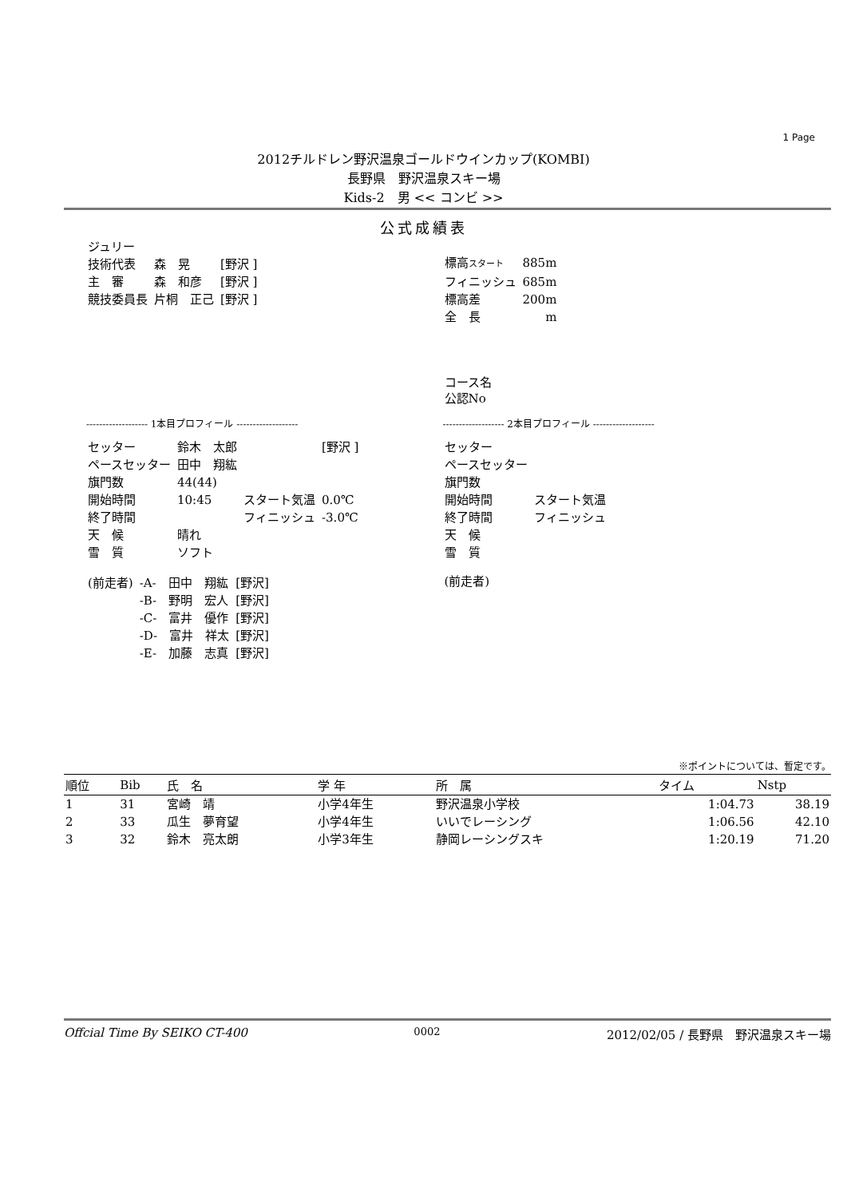1 Page
2012チルドレン野沢温泉ゴールドウインカップ(KOMBI)
長野県　野沢温泉スキー場
Kids-2　男 << コンビ >>
公式成績表
| ジュリー | | |
| 技術代表 | 森 晃 | [野沢 ] |
| 主 審 | 森 和彦 | [野沢 ] |
| 競技委員長 | 片桐 正己 | [野沢 ] |
| 標高 スタート | 885m |
| フィニッシュ | 685m |
| 標高差 | 200m |
| 全 長 | m |
| コース名 公認No | |
------------------- 1本目プロフィール -------------------
| セッター | 鈴木 太郎 | | [野沢 ] |
| ペースセッター | 田中 翔紘 | | |
| 旗門数 | 44(44) | | |
| 開始時間 | 10:45 | スタート気温 | 0.0℃ |
| 終了時間 | | フィニッシュ | -3.0℃ |
| 天 候 | 晴れ | | |
| 雪 質 | ソフト | | |
| (前走者) | -A- 田中 翔紘 | [野沢] |
| | -B- 野明 宏人 | [野沢] |
| | -C- 富井 優作 | [野沢] |
| | -D- 富井 祥太 | [野沢] |
| | -E- 加藤 志真 | [野沢] |
------------------- 2本目プロフィール -------------------
| セッター | |
| ペースセッター | |
| 旗門数 | |
| 開始時間 | スタート気温 |
| 終了時間 | フィニッシュ |
| 天 候 | |
| 雪 質 | |
| (前走者) | |
※ポイントについては、暫定です。
| 順位 | Bib | 氏 名 | 学 年 | 所 属 | タイム | Nstp |
| --- | --- | --- | --- | --- | --- | --- |
| 1 | 31 | 宮崎 靖 | 小学4年生 | 野沢温泉小学校 | 1:04.73 | 38.19 |
| 2 | 33 | 瓜生 夢育望 | 小学4年生 | いいでレーシング | 1:06.56 | 42.10 |
| 3 | 32 | 鈴木 亮太朗 | 小学3年生 | 静岡レーシングスキ | 1:20.19 | 71.20 |
Offcial Time By SEIKO CT-400 0002 2012/02/05 / 長野県　野沢温泉スキー場